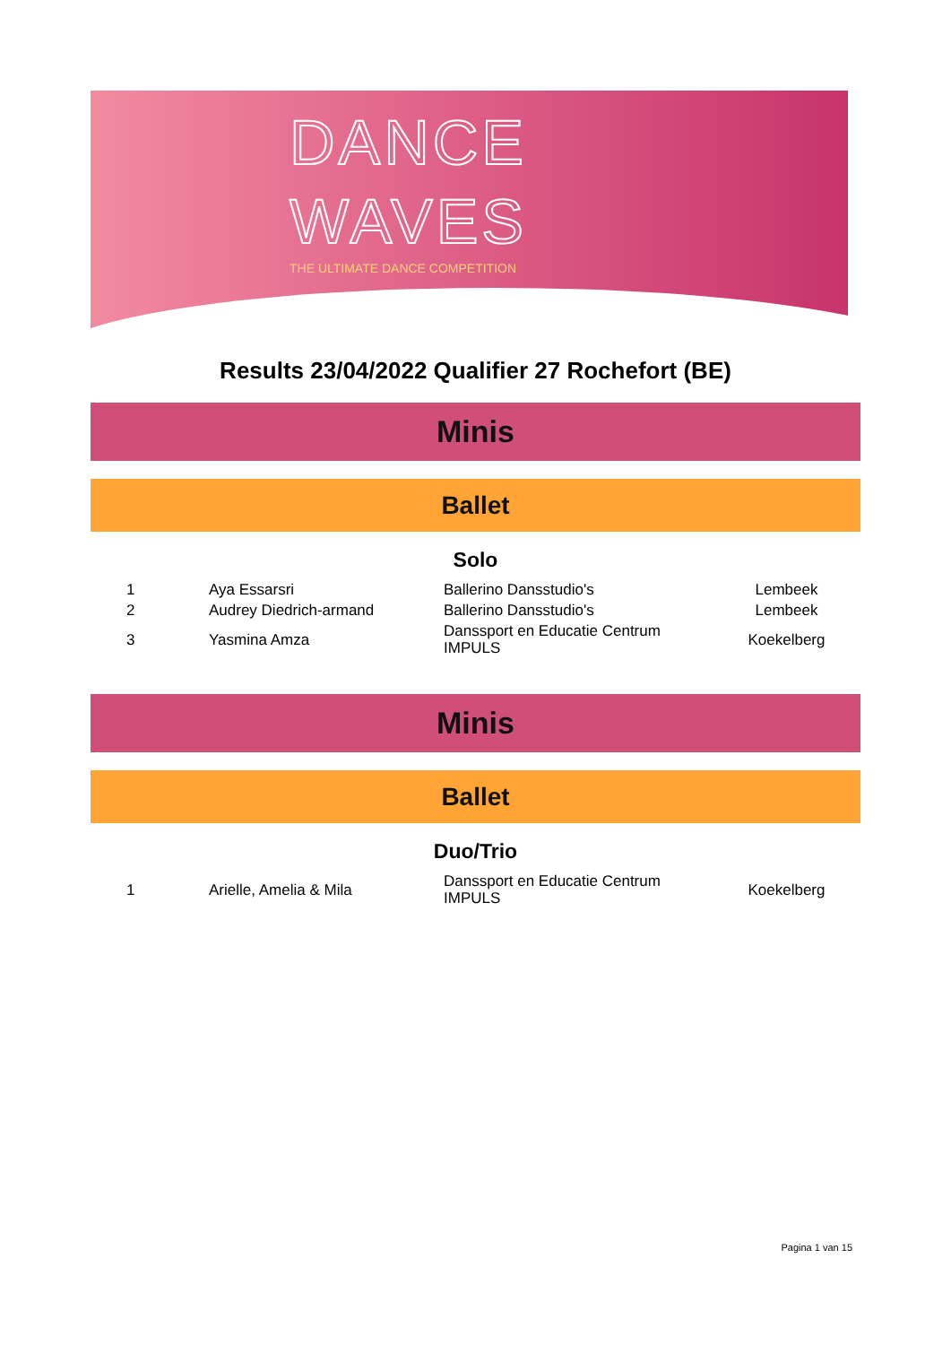DANCE
WAVES
THE ULTIMATE DANCE COMPETITION
Results 23/04/2022 Qualifier 27 Rochefort (BE)
Minis
Ballet
Solo
| 1 | Aya Essarsri | Ballerino Dansstudio's | Lembeek |
| 2 | Audrey Diedrich-armand | Ballerino Dansstudio's | Lembeek |
| 3 | Yasmina Amza | Danssport en Educatie Centrum IMPULS | Koekelberg |
Minis
Ballet
Duo/Trio
| 1 | Arielle, Amelia & Mila | Danssport en Educatie Centrum IMPULS | Koekelberg |
Pagina 1 van 15